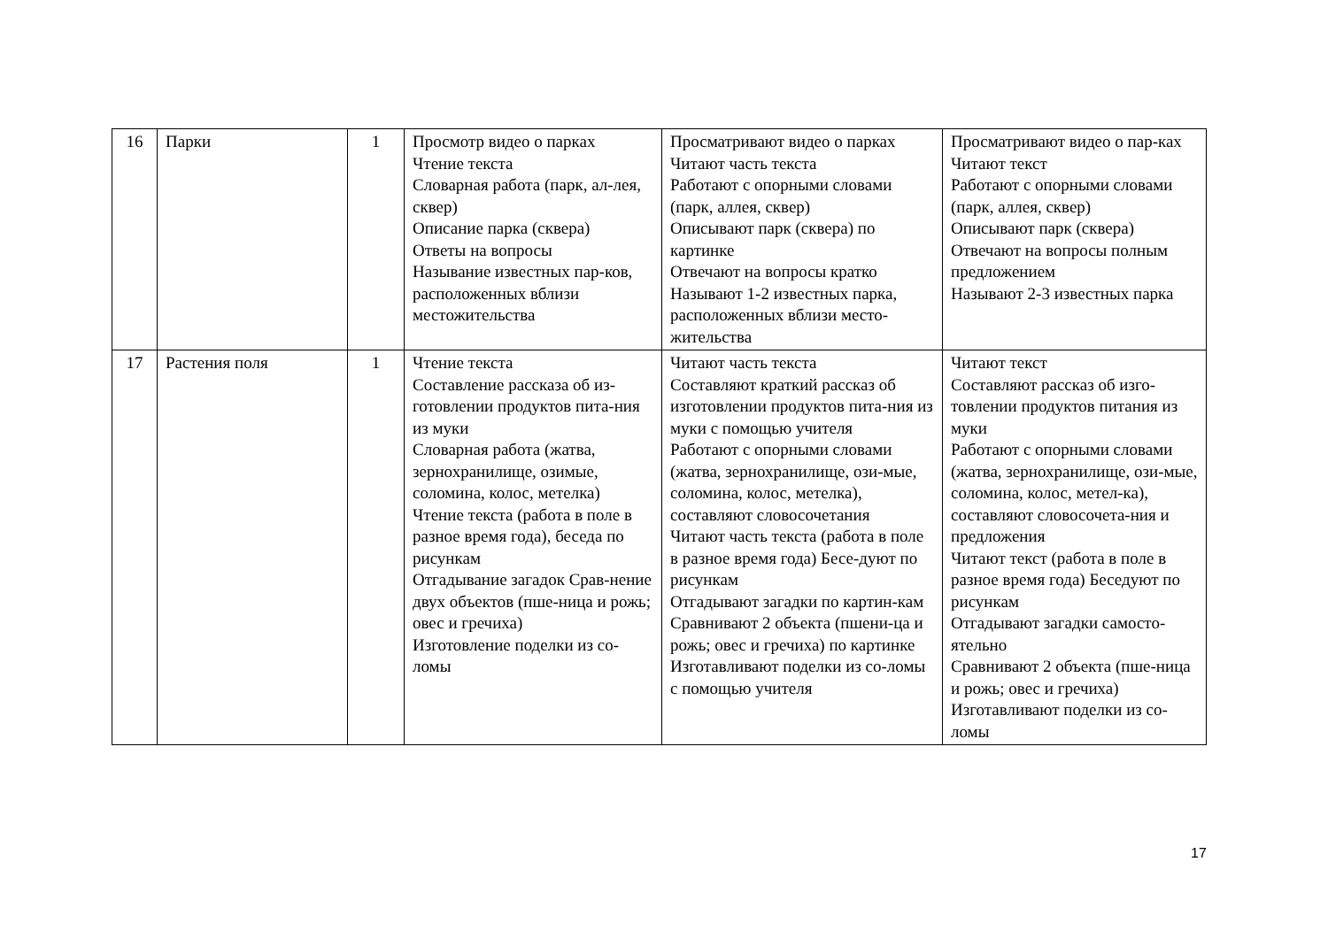| 16 | Парки | 1 | Просмотр видео о парках Чтение текста Словарная работа (парк, ал-лея, сквер) Описание парка (сквера) Ответы на вопросы Называние известных пар-ков, расположенных вблизи местожительства | Просматривают видео о парках Читают часть текста Работают с опорными словами (парк, аллея, сквер) Описывают парк (сквера) по картинке Отвечают на вопросы кратко Называют 1-2 известных парка, расположенных вблизи место-жительства | Просматривают видео о пар-ках Читают текст Работают с опорными словами (парк, аллея, сквер) Описывают парк (сквера) Отвечают на вопросы полным предложением Называют 2-3 известных парка |
| 17 | Растения поля | 1 | Чтение текста Составление рассказа об из-готовлении продуктов пита-ния из муки Словарная работа (жатва, зернохранилище, озимые, соломина, колос, метелка) Чтение текста (работа в поле в разное время года), беседа по рисункам Отгадывание загадок Срав-нение двух объектов (пше-ница и рожь; овес и гречиха) Изготовление поделки из со-ломы | Читают часть текста Составляют краткий рассказ об изготовлении продуктов пита-ния из муки с помощью учителя Работают с опорными словами (жатва, зернохранилище, ози-мые, соломина, колос, метелка), составляют словосочетания Читают часть текста (работа в поле в разное время года) Бесе-дуют по рисункам Отгадывают загадки по картин-кам Сравнивают 2 объекта (пшени-ца и рожь; овес и гречиха) по картинке Изготавливают поделки из со-ломы с помощью учителя | Читают текст Составляют рассказ об изго-товлении продуктов питания из муки Работают с опорными словами (жатва, зернохранилище, ози-мые, соломина, колос, метел-ка), составляют словосочета-ния и предложения Читают текст (работа в поле в разное время года) Беседуют по рисункам Отгадывают загадки самосто-ятельно Сравнивают 2 объекта (пше-ница и рожь; овес и гречиха) Изготавливают поделки из со-ломы |
17